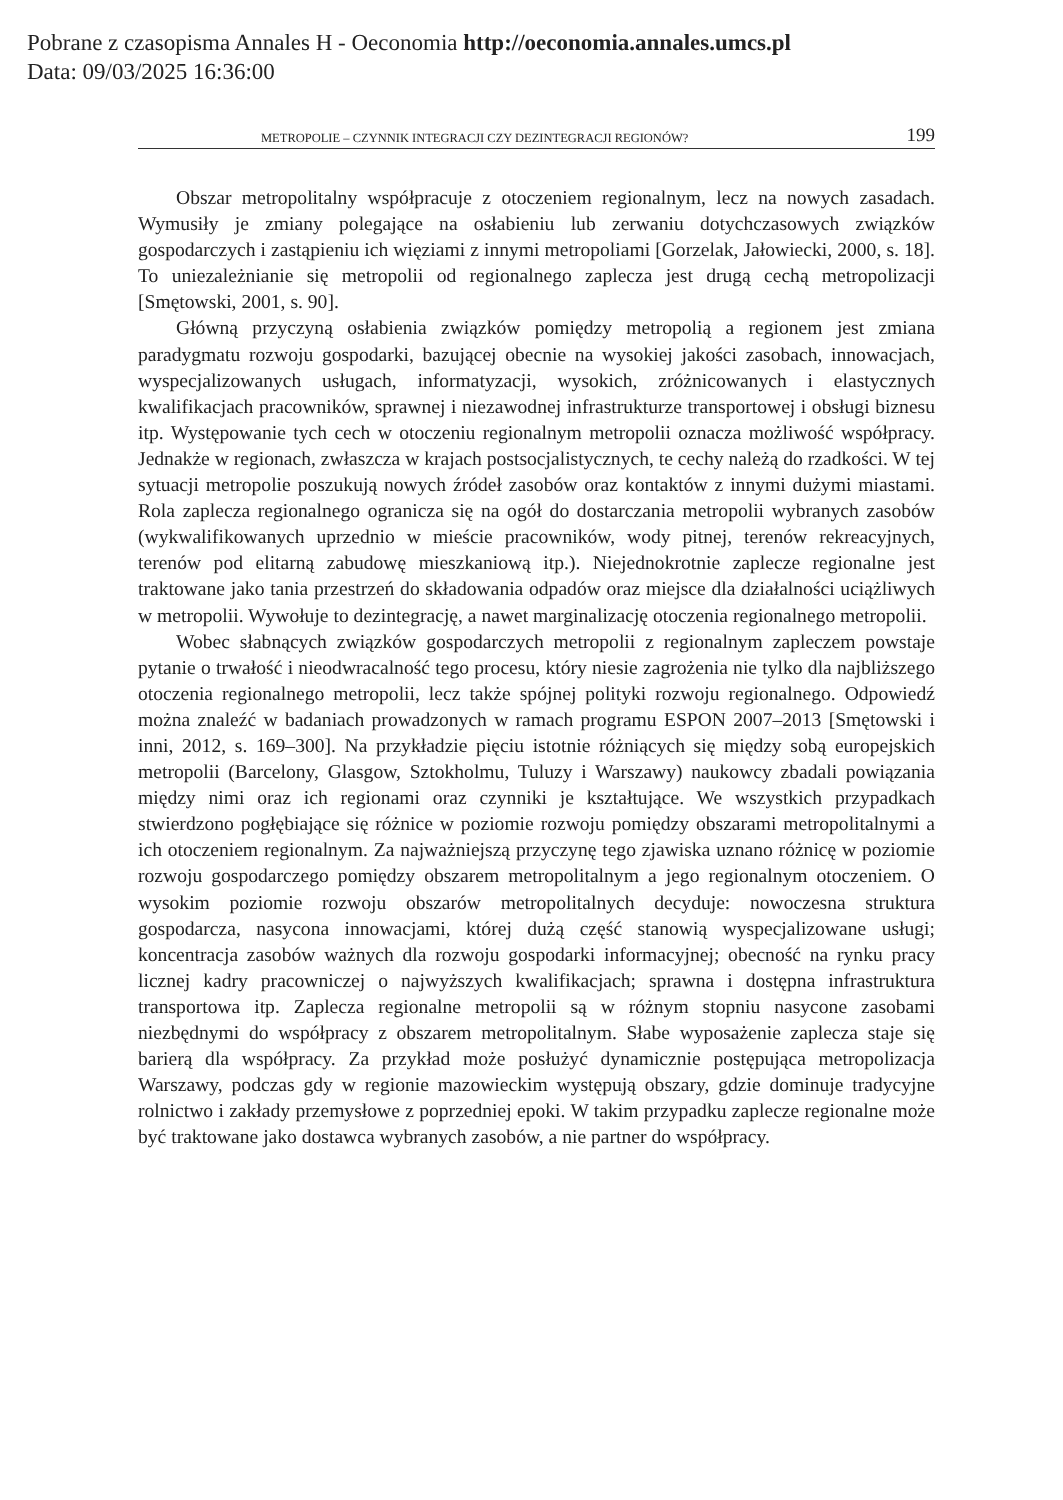Pobrane z czasopisma Annales H - Oeconomia http://oeconomia.annales.umcs.pl
Data: 09/03/2025 16:36:00
METROPOLIE – CZYNNIK INTEGRACJI CZY DEZINTEGRACJI REGIONÓW? 199
Obszar metropolitalny współpracuje z otoczeniem regionalnym, lecz na nowych zasadach. Wymusiły je zmiany polegające na osłabieniu lub zerwaniu dotychczasowych związków gospodarczych i zastąpieniu ich więziami z innymi metropoliami [Gorzelak, Jałowiecki, 2000, s. 18]. To uniezależnianie się metropolii od regionalnego zaplecza jest drugą cechą metropolizacji [Smętowski, 2001, s. 90].
Główną przyczyną osłabienia związków pomiędzy metropolią a regionem jest zmiana paradygmatu rozwoju gospodarki, bazującej obecnie na wysokiej jakości zasobach, innowacjach, wyspecjalizowanych usługach, informatyzacji, wysokich, zróżnicowanych i elastycznych kwalifikacjach pracowników, sprawnej i niezawodnej infrastrukturze transportowej i obsługi biznesu itp. Występowanie tych cech w otoczeniu regionalnym metropolii oznacza możliwość współpracy. Jednakże w regionach, zwłaszcza w krajach postsocjalistycznych, te cechy należą do rzadkości. W tej sytuacji metropolie poszukują nowych źródeł zasobów oraz kontaktów z innymi dużymi miastami. Rola zaplecza regionalnego ogranicza się na ogół do dostarczania metropolii wybranych zasobów (wykwalifikowanych uprzednio w mieście pracowników, wody pitnej, terenów rekreacyjnych, terenów pod elitarną zabudowę mieszkaniową itp.). Niejednokrotnie zaplecze regionalne jest traktowane jako tania przestrzeń do składowania odpadów oraz miejsce dla działalności uciążliwych w metropolii. Wywołuje to dezintegrację, a nawet marginalizację otoczenia regionalnego metropolii.
Wobec słabnących związków gospodarczych metropolii z regionalnym zapleczem powstaje pytanie o trwałość i nieodwracalność tego procesu, który niesie zagrożenia nie tylko dla najbliższego otoczenia regionalnego metropolii, lecz także spójnej polityki rozwoju regionalnego. Odpowiedź można znaleźć w badaniach prowadzonych w ramach programu ESPON 2007–2013 [Smętowski i inni, 2012, s. 169–300]. Na przykładzie pięciu istotnie różniących się między sobą europejskich metropolii (Barcelony, Glasgow, Sztokholmu, Tuluzy i Warszawy) naukowcy zbadali powiązania między nimi oraz ich regionami oraz czynniki je kształtujące. We wszystkich przypadkach stwierdzono pogłębiające się różnice w poziomie rozwoju pomiędzy obszarami metropolitalnymi a ich otoczeniem regionalnym. Za najważniejszą przyczynę tego zjawiska uznano różnicę w poziomie rozwoju gospodarczego pomiędzy obszarem metropolitalnym a jego regionalnym otoczeniem. O wysokim poziomie rozwoju obszarów metropolitalnych decyduje: nowoczesna struktura gospodarcza, nasycona innowacjami, której dużą część stanowią wyspecjalizowane usługi; koncentracja zasobów ważnych dla rozwoju gospodarki informacyjnej; obecność na rynku pracy licznej kadry pracowniczej o najwyższych kwalifikacjach; sprawna i dostępna infrastruktura transportowa itp. Zaplecza regionalne metropolii są w różnym stopniu nasycone zasobami niezbędnymi do współpracy z obszarem metropolitalnym. Słabe wyposażenie zaplecza staje się barierą dla współpracy. Za przykład może posłużyć dynamicznie postępująca metropolizacja Warszawy, podczas gdy w regionie mazowieckim występują obszary, gdzie dominuje tradycyjne rolnictwo i zakłady przemysłowe z poprzedniej epoki. W takim przypadku zaplecze regionalne może być traktowane jako dostawca wybranych zasobów, a nie partner do współpracy.